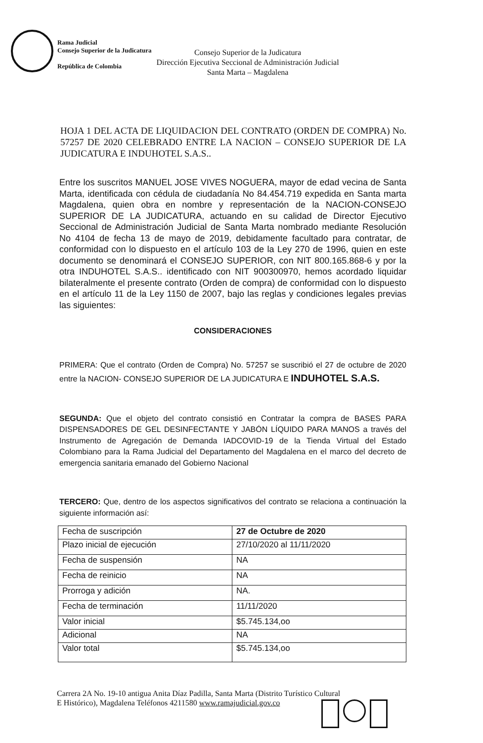Rama Judicial
Consejo Superior de la Judicatura
República de Colombia
Consejo Superior de la Judicatura
Dirección Ejecutiva Seccional de Administración Judicial
Santa Marta – Magdalena
HOJA 1 DEL ACTA DE LIQUIDACION DEL CONTRATO (ORDEN DE COMPRA) No. 57257 DE 2020 CELEBRADO ENTRE LA NACION – CONSEJO SUPERIOR DE LA JUDICATURA E INDUHOTEL S.A.S..
Entre los suscritos MANUEL JOSE VIVES NOGUERA, mayor de edad vecina de Santa Marta, identificada con cédula de ciudadanía No 84.454.719 expedida en Santa marta Magdalena, quien obra en nombre y representación de la NACION-CONSEJO SUPERIOR DE LA JUDICATURA, actuando en su calidad de Director Ejecutivo Seccional de Administración Judicial de Santa Marta nombrado mediante Resolución No 4104 de fecha 13 de mayo de 2019, debidamente facultado para contratar, de conformidad con lo dispuesto en el artículo 103 de la Ley 270 de 1996, quien en este documento se denominará el CONSEJO SUPERIOR, con NIT 800.165.868-6 y por la otra INDUHOTEL S.A.S.. identificado con NIT 900300970, hemos acordado liquidar bilateralmente el presente contrato (Orden de compra) de conformidad con lo dispuesto en el artículo 11 de la Ley 1150 de 2007, bajo las reglas y condiciones legales previas las siguientes:
CONSIDERACIONES
PRIMERA: Que el contrato (Orden de Compra) No. 57257 se suscribió el 27 de octubre de 2020 entre la NACION- CONSEJO SUPERIOR DE LA JUDICATURA E INDUHOTEL S.A.S.
SEGUNDA: Que el objeto del contrato consistió en Contratar la compra de BASES PARA DISPENSADORES DE GEL DESINFECTANTE Y JABÓN LÍQUIDO PARA MANOS a través del Instrumento de Agregación de Demanda IADCOVID-19 de la Tienda Virtual del Estado Colombiano para la Rama Judicial del Departamento del Magdalena en el marco del decreto de emergencia sanitaria emanado del Gobierno Nacional
TERCERO: Que, dentro de los aspectos significativos del contrato se relaciona a continuación la siguiente información así:
| Fecha de suscripción | 27 de Octubre de 2020 |
| Plazo inicial de ejecución | 27/10/2020 al 11/11/2020 |
| Fecha de suspensión | NA |
| Fecha de reinicio | NA |
| Prorroga y adición | NA. |
| Fecha de terminación | 11/11/2020 |
| Valor inicial | $5.745.134,oo |
| Adicional | NA |
| Valor total | $5.745.134,oo |
Carrera 2A No. 19-10 antigua Anita Díaz Padilla, Santa Marta (Distrito Turístico Cultural
E Histórico), Magdalena Teléfonos 4211580 www.ramajudicial.gov.co